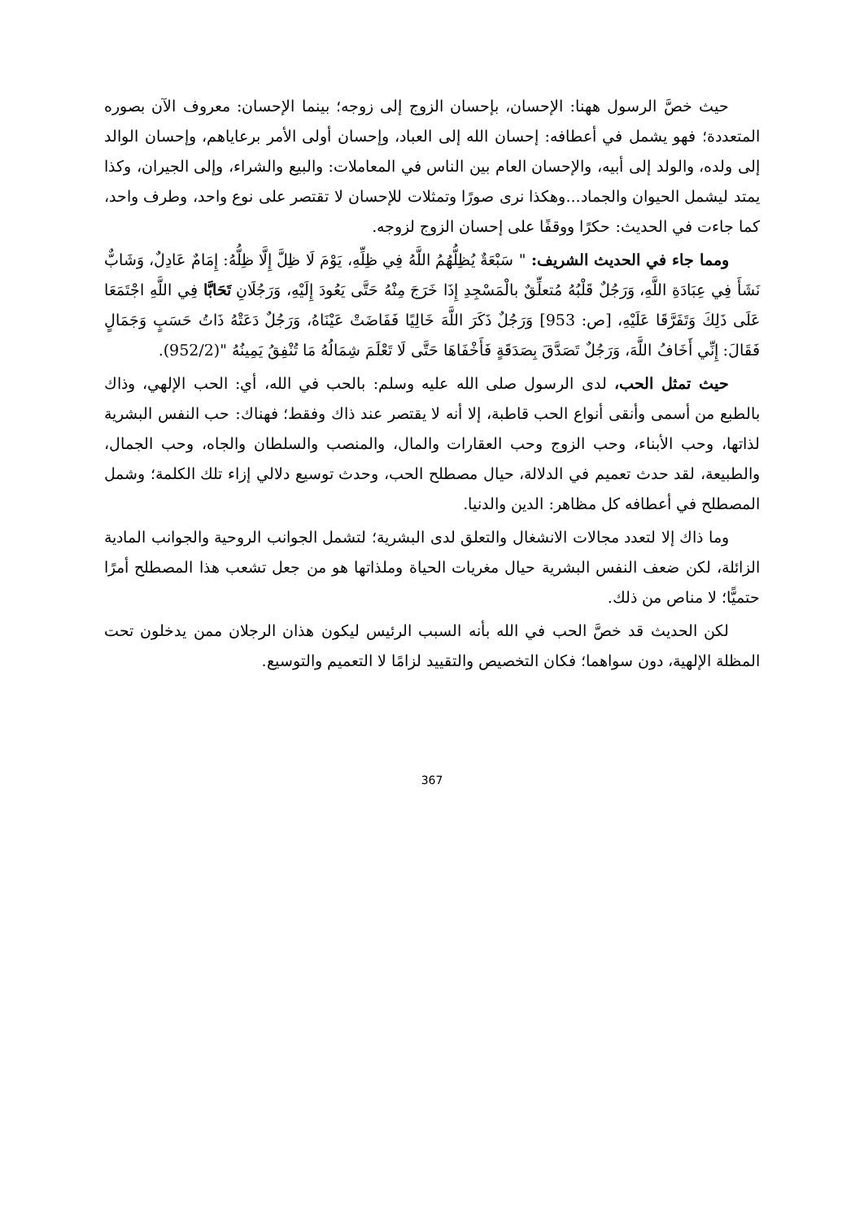حيث خصَّ الرسول ههنا: الإحسان، بإحسان الزوج إلى زوجه؛ بينما الإحسان: معروف الآن بصوره المتعددة؛ فهو يشمل في أعطافه: إحسان الله إلى العباد، وإحسان أولى الأمر برعاياهم، وإحسان الوالد إلى ولده، والولد إلى أبيه، والإحسان العام بين الناس في المعاملات: والبيع والشراء، وإلى الجيران، وكذا يمتد ليشمل الحيوان والجماد...وهكذا نرى صورًا وتمثلات للإحسان لا تقتصر على نوع واحد، وطرف واحد، كما جاءت في الحديث: حكرًا ووقفًا على إحسان الزوج لزوجه.
ومما جاء في الحديث الشريف: " سَبْعَةٌ يُظِلُّهُمُ اللَّهُ فِي ظِلِّهِ، يَوْمَ لَا ظِلَّ إِلَّا ظِلُّهُ: إِمَامٌ عَادِلٌ، وَشَابٌّ نَشَأَ فِي عِبَادَةِ اللَّهِ، وَرَجُلٌ قَلْبُهُ مُتعلِّقٌ بالْمَسْجِدِ إِذَا خَرَجَ مِنْهُ حَتَّى يَعُودَ إِلَيْهِ، وَرَجُلَانِ تَحَابَّا فِي اللَّهِ اجْتَمَعَا عَلَى ذَلِكَ وَتَفَرَّقَا عَلَيْهِ، [ص: 953] وَرَجُلٌ ذَكَرَ اللَّهَ خَالِيًا فَفَاضَتْ عَيْنَاهُ، وَرَجُلٌ دَعَتْهُ ذَاتُ حَسَبٍ وَجَمَالٍ فَقَالَ: إِنِّي أَخَافُ اللَّهَ، وَرَجُلٌ تَصَدَّقَ بِصَدَقَةٍ فَأَخْفَاهَا حَتَّى لَا تَعْلَمَ شِمَالُهُ مَا تُنْفِقُ يَمِينُهُ "(952/2).
حيث تمثل الحب، لدى الرسول صلى الله عليه وسلم: بالحب في الله، أي: الحب الإلهي، وذاك بالطبع من أسمى وأنقى أنواع الحب قاطبة، إلا أنه لا يقتصر عند ذاك وفقط؛ فهناك: حب النفس البشرية لذاتها، وحب الأبناء، وحب الزوج وحب العقارات والمال، والمنصب والسلطان والجاه، وحب الجمال، والطبيعة، لقد حدث تعميم في الدلالة، حيال مصطلح الحب، وحدث توسيع دلالي إزاء تلك الكلمة؛ وشمل المصطلح في أعطافه كل مظاهر: الدين والدنيا.
وما ذاك إلا لتعدد مجالات الانشغال والتعلق لدى البشرية؛ لتشمل الجوانب الروحية والجوانب المادية الزائلة، لكن ضعف النفس البشرية حيال مغريات الحياة وملذاتها هو من جعل تشعب هذا المصطلح أمرًا حتميًّا؛ لا مناص من ذلك.
لكن الحديث قد خصَّ الحب في الله بأنه السبب الرئيس ليكون هذان الرجلان ممن يدخلون تحت المظلة الإلهية، دون سواهما؛ فكان التخصيص والتقييد لزامًا لا التعميم والتوسيع.
367